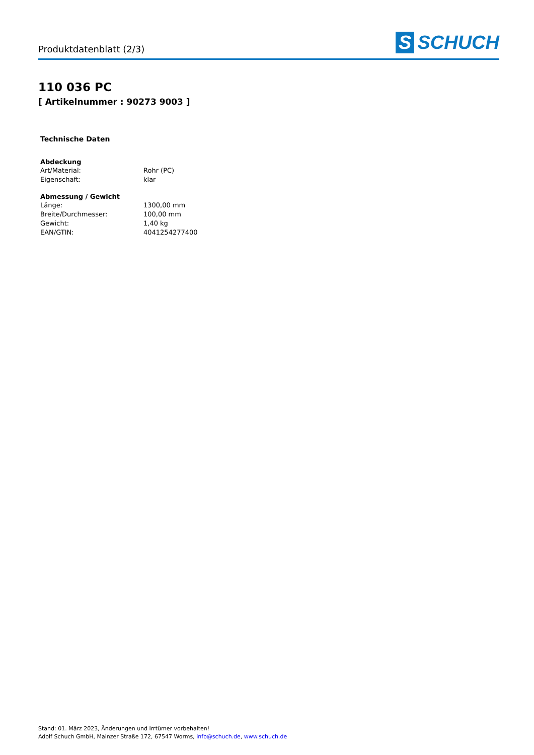Produktdatenblatt (2/3)
S SCHUCH
110 036 PC
[ Artikelnummer : 90273 9003 ]
Technische Daten
| Abdeckung | |
| --- | --- |
| Art/Material: | Rohr (PC) |
| Eigenschaft: | klar |
| Abmessung / Gewicht | |
| --- | --- |
| Länge: | 1300,00 mm |
| Breite/Durchmesser: | 100,00 mm |
| Gewicht: | 1,40 kg |
| EAN/GTIN: | 4041254277400 |
Stand: 01. März 2023, Änderungen und Irrtümer vorbehalten!
Adolf Schuch GmbH, Mainzer Straße 172, 67547 Worms, info@schuch.de, www.schuch.de